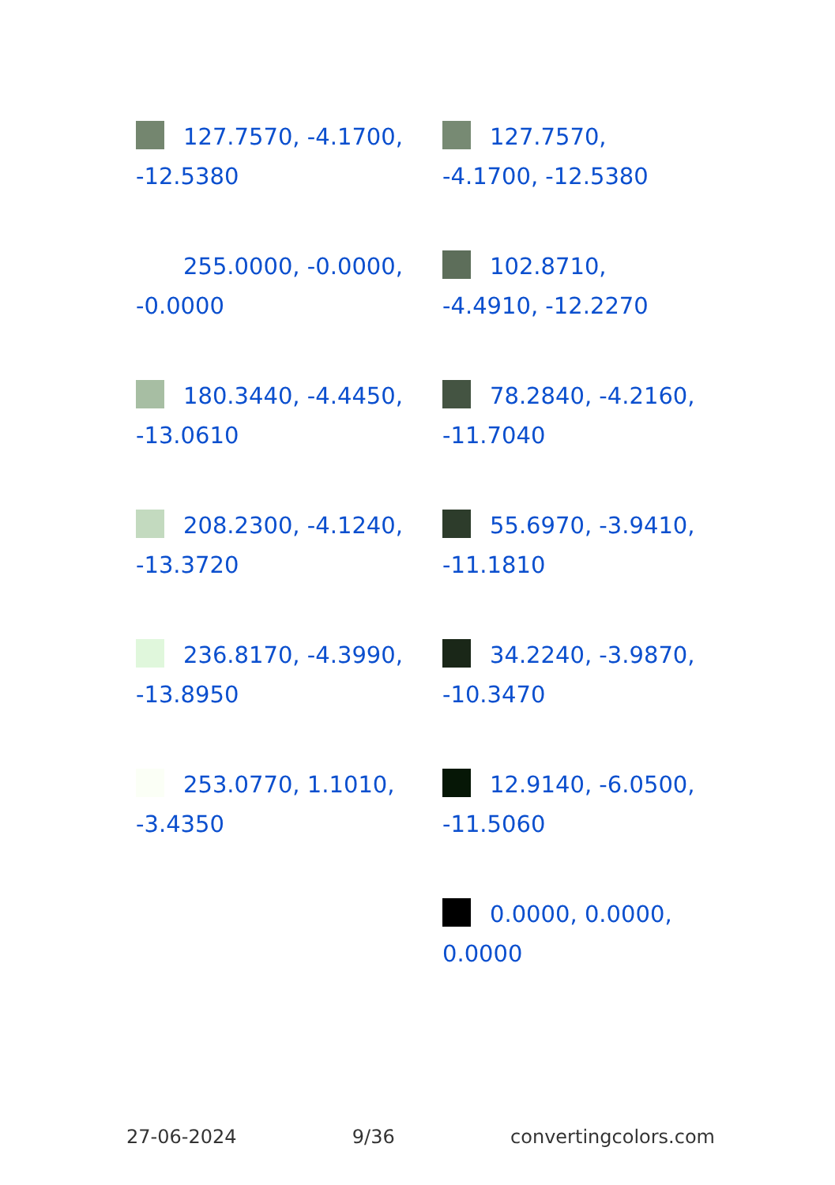127.7570, -4.1700, -12.5380
127.7570, -4.1700, -12.5380
255.0000, -0.0000, -0.0000
102.8710, -4.4910, -12.2270
180.3440, -4.4450, -13.0610
78.2840, -4.2160, -11.7040
208.2300, -4.1240, -13.3720
55.6970, -3.9410, -11.1810
236.8170, -4.3990, -13.8950
34.2240, -3.9870, -10.3470
253.0770, 1.1010, -3.4350
12.9140, -6.0500, -11.5060
0.0000, 0.0000, 0.0000
27-06-2024 9/36 convertingcolors.com